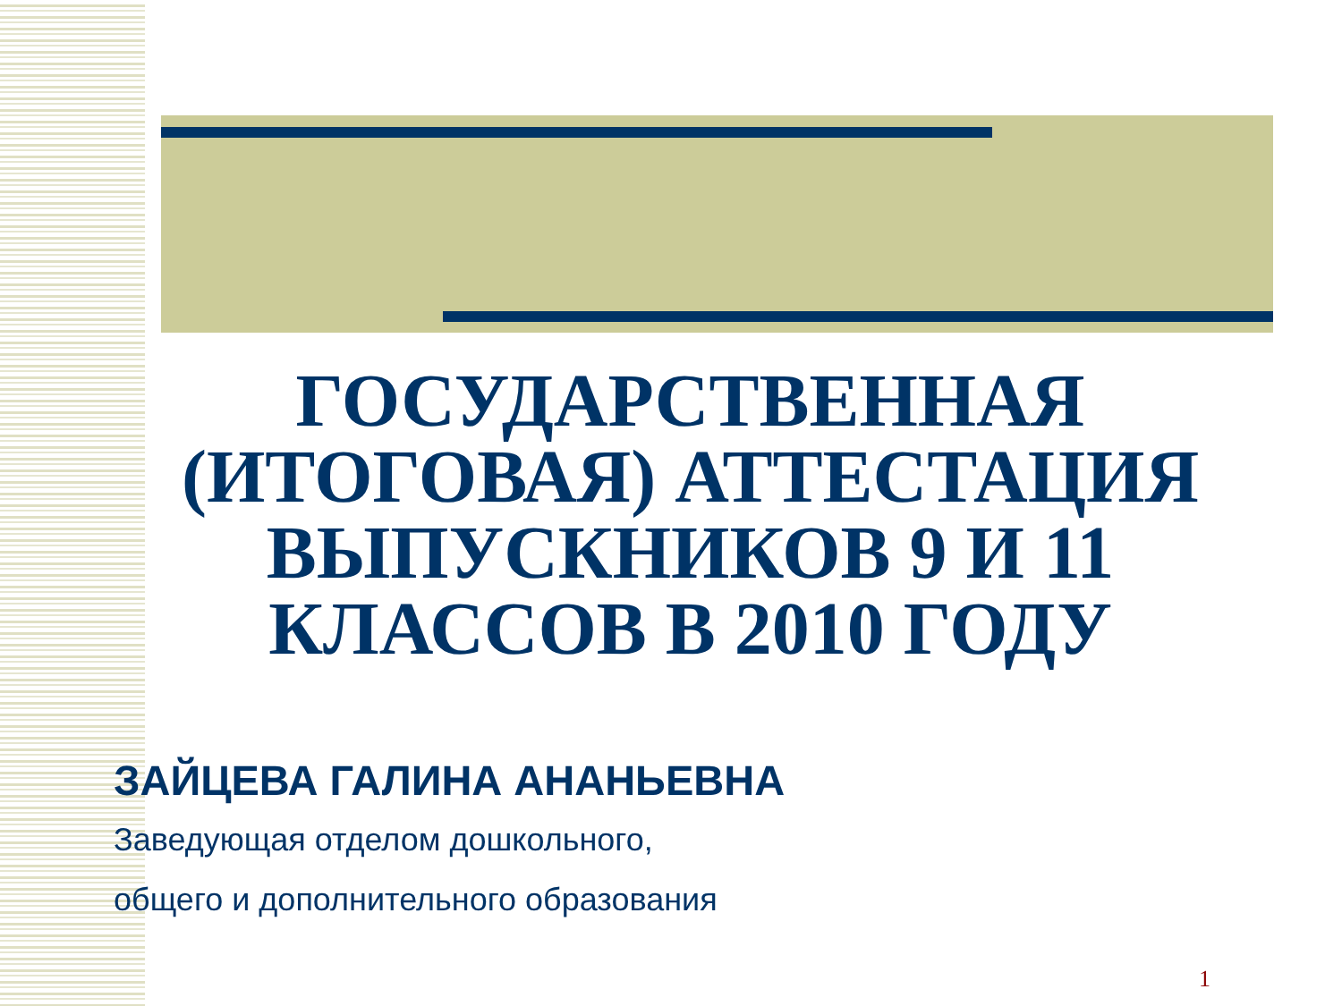ГОСУДАРСТВЕННАЯ (ИТОГОВАЯ) АТТЕСТАЦИЯ ВЫПУСКНИКОВ 9 И 11 КЛАССОВ В 2010 ГОДУ
ЗАЙЦЕВА ГАЛИНА АНАНЬЕВНА
Заведующая отделом дошкольного,
общего и дополнительного образования
1